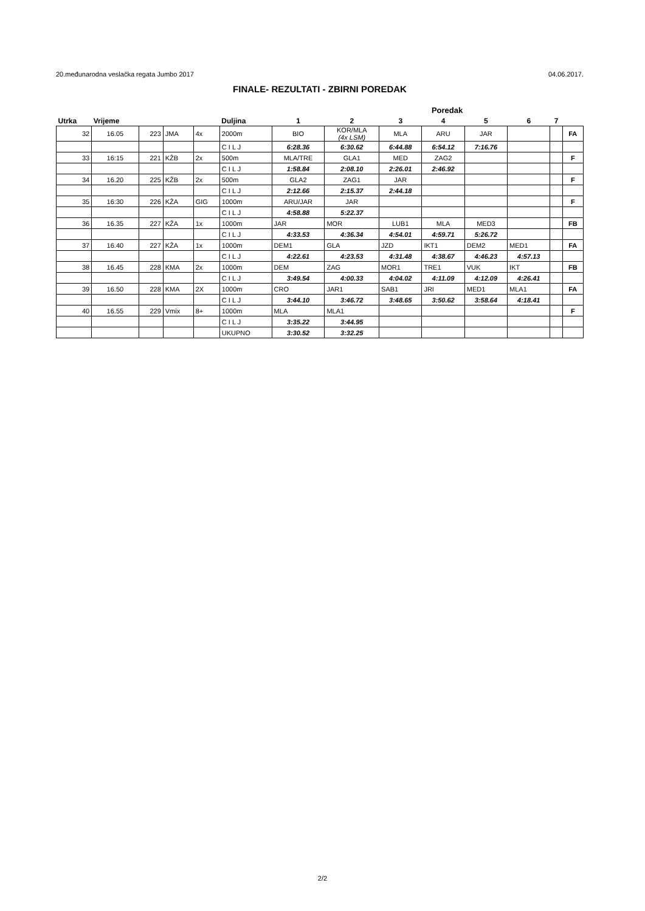20.međunarodna veslačka regata Jumbo 2017 04.06.2017.
FINALE- REZULTATI - ZBIRNI POREDAK
| | | | | | | | Poredak | | | | | | |
| --- | --- | --- | --- | --- | --- | --- | --- | --- | --- | --- | --- | --- | --- |
| Utrka | Vrijeme | | | | Duljina | 1 | 2 | 3 | 4 | 5 | 6 | 7 | |
| 32 | 16.05 | 223 | JMA | 4x | 2000m | BIO | KOR/MLA (4x LSM) | MLA | ARU | JAR | | | FA |
| | | | | | C I L J | 6:28.36 | 6:30.62 | 6:44.88 | 6:54.12 | 7:16.76 | | | |
| 33 | 16:15 | 221 | KŽB | 2x | 500m | MLA/TRE | GLA1 | MED | ZAG2 | | | | F |
| | | | | | C I L J | 1:58.84 | 2:08.10 | 2:26.01 | 2:46.92 | | | | |
| 34 | 16.20 | 225 | KŽB | 2x | 500m | GLA2 | ZAG1 | JAR | | | | | F |
| | | | | | C I L J | 2:12.66 | 2:15.37 | 2:44.18 | | | | | |
| 35 | 16:30 | 226 | KŽA | GIG | 1000m | ARU/JAR | JAR | | | | | | F |
| | | | | | C I L J | 4:58.88 | 5:22.37 | | | | | | |
| 36 | 16.35 | 227 | KŽA | 1x | 1000m | JAR | MOR | LUB1 | MLA | MED3 | | | FB |
| | | | | | C I L J | 4:33.53 | 4:36.34 | 4:54.01 | 4:59.71 | 5:26.72 | | | |
| 37 | 16.40 | 227 | KŽA | 1x | 1000m | DEM1 | GLA | JZD | IKT1 | DEM2 | MED1 | | FA |
| | | | | | C I L J | 4:22.61 | 4:23.53 | 4:31.48 | 4:38.67 | 4:46.23 | 4:57.13 | | |
| 38 | 16.45 | 228 | KMA | 2x | 1000m | DEM | ZAG | MOR1 | TRE1 | VUK | IKT | | FB |
| | | | | | C I L J | 3:49.54 | 4:00.33 | 4:04.02 | 4:11.09 | 4:12.09 | 4:26.41 | | |
| 39 | 16.50 | 228 | KMA | 2X | 1000m | CRO | JAR1 | SAB1 | JRI | MED1 | MLA1 | | FA |
| | | | | | C I L J | 3:44.10 | 3:46.72 | 3:48.65 | 3:50.62 | 3:58.64 | 4:18.41 | | |
| 40 | 16.55 | 229 | Vmix | 8+ | 1000m | MLA | MLA1 | | | | | | F |
| | | | | | C I L J | 3:35.22 | 3:44.95 | | | | | | |
| | | | | | UKUPNO | 3:30.52 | 3:32.25 | | | | | | |
2/2